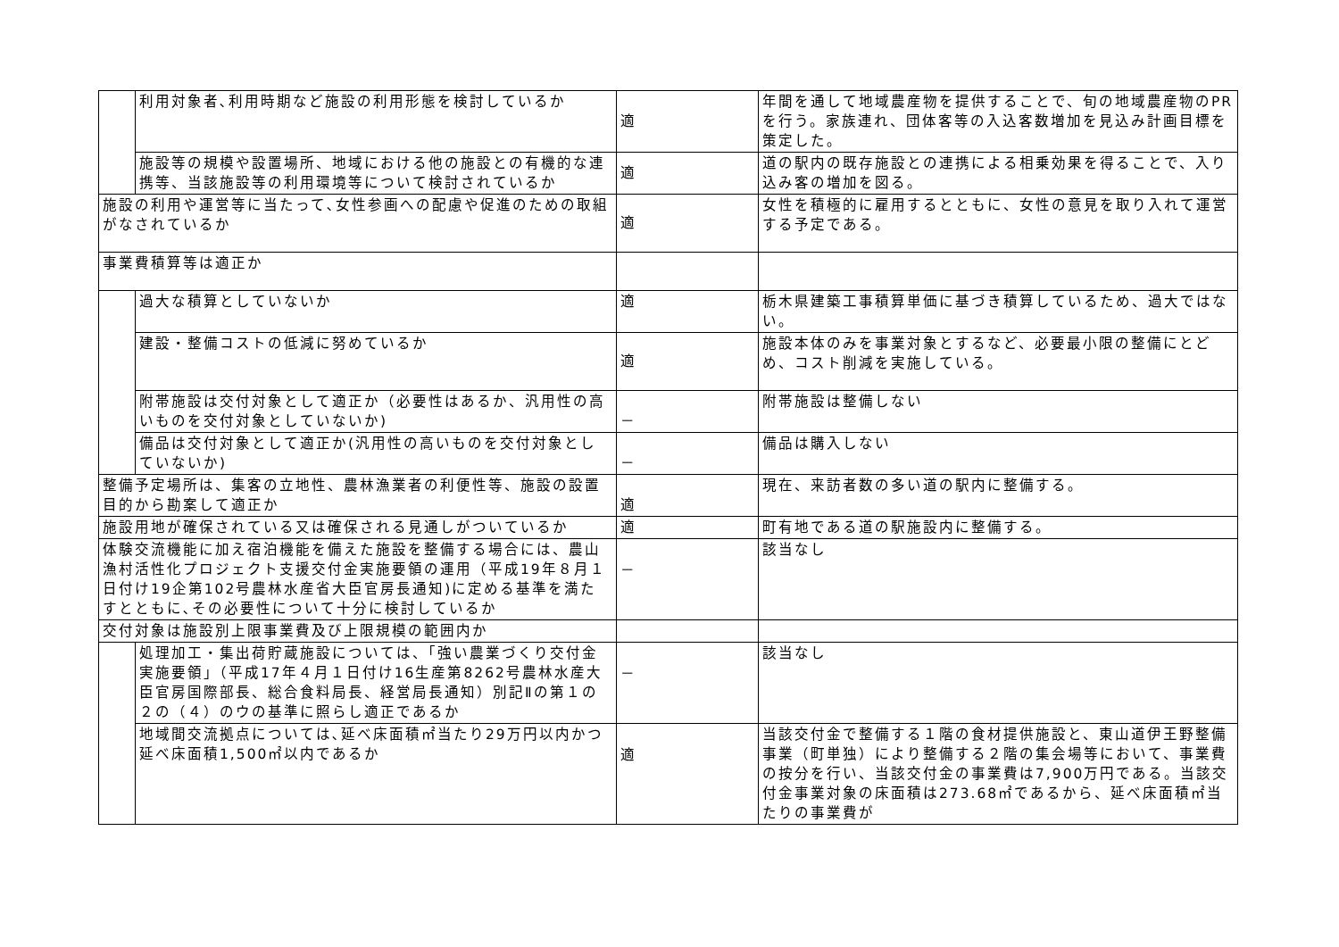| | 利用対象者､利用時期など施設の利用形態を検討しているか | 適 | 年間を通して地域農産物を提供することで、旬の地域農産物のPRを行う。家族連れ、団体客等の入込客数増加を見込み計画目標を策定した。 |
| | 施設等の規模や設置場所、地域における他の施設との有機的な連携等、当該施設等の利用環境等について検討されているか | 適 | 道の駅内の既存施設との連携による相乗効果を得ることで、入り込み客の増加を図る。 |
| 施設の利用や運営等に当たって､女性参画への配慮や促進のための取組がなされているか | | 適 | 女性を積極的に雇用するとともに、女性の意見を取り入れて運営する予定である。 |
| 事業費積算等は適正か | | | |
| | 過大な積算としていないか | 適 | 栃木県建築工事積算単価に基づき積算しているため、過大ではない。 |
| | 建設・整備コストの低減に努めているか | 適 | 施設本体のみを事業対象とするなど、必要最小限の整備にとどめ、コスト削減を実施している。 |
| | 附帯施設は交付対象として適正か（必要性はあるか、汎用性の高いものを交付対象としていないか) | － | 附帯施設は整備しない |
| | 備品は交付対象として適正か(汎用性の高いものを交付対象としていないか) | － | 備品は購入しない |
| 整備予定場所は、集客の立地性、農林漁業者の利便性等、施設の設置目的から勘案して適正か | | 適 | 現在、来訪者数の多い道の駅内に整備する。 |
| 施設用地が確保されている又は確保される見通しがついているか | | 適 | 町有地である道の駅施設内に整備する。 |
| 体験交流機能に加え宿泊機能を備えた施設を整備する場合には、農山漁村活性化プロジェクト支援交付金実施要領の運用（平成19年８月１日付け19企第102号農林水産省大臣官房長通知)に定める基準を満たすとともに､その必要性について十分に検討しているか | | － | 該当なし |
| 交付対象は施設別上限事業費及び上限規模の範囲内か | | | |
| | 処理加工・集出荷貯蔵施設については、「強い農業づくり交付金実施要領」（平成17年４月１日付け16生産第8262号農林水産大臣官房国際部長、総合食料局長、経営局長通知）別記Ⅱの第１の２の（４）のウの基準に照らし適正であるか | － | 該当なし |
| | 地域間交流拠点については､延べ床面積㎡当たり29万円以内かつ延べ床面積1,500㎡以内であるか | 適 | 当該交付金で整備する１階の食材提供施設と、東山道伊王野整備事業（町単独）により整備する２階の集会場等において、事業費の按分を行い、当該交付金の事業費は7,900万円である。当該交付金事業対象の床面積は273.68㎡であるから、延べ床面積㎡当たりの事業費が |